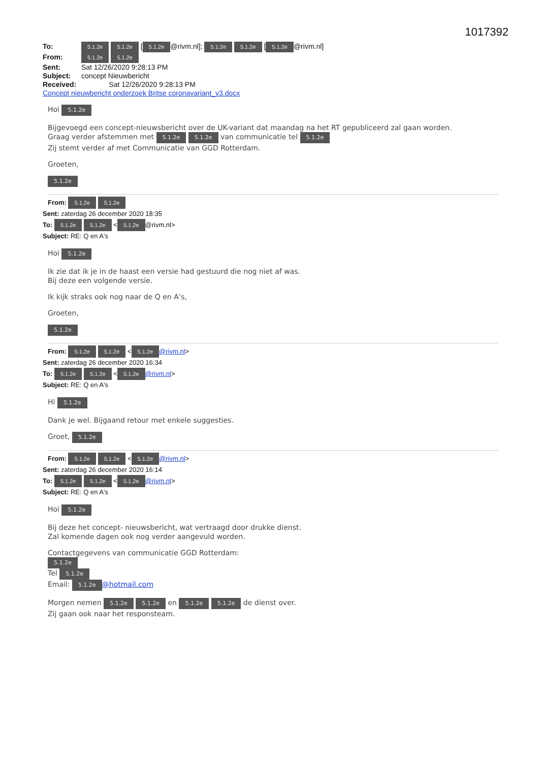1017392
To: 5.1.2e 5.1.2e [5.1.2e @rivm.nl]; 5.1.2e 5.1.2e [5.1.2e @rivm.nl]
From: 5.1.2e 5.1.2e
Sent: Sat 12/26/2020 9:28:13 PM
Subject: concept Nieuwbericht
Received: Sat 12/26/2020 9:28:13 PM
Concept nieuwbericht onderzoek Britse coronavariant_v3.docx
Hoi 5.1.2e
Bijgevoegd een concept-nieuwsbericht over de UK-variant dat maandag na het RT gepubliceerd zal gaan worden.
Graag verder afstemmen met 5.1.2e 5.1.2e van communicatie tel 5.1.2e
Zij stemt verder af met Communicatie van GGD Rotterdam.
Groeten,
5.1.2e
From: 5.1.2e 5.1.2e
Sent: zaterdag 26 december 2020 18:35
To: 5.1.2e 5.1.2e < 5.1.2e @rivm.nl>
Subject: RE: Q en A's
Hoi 5.1.2e
Ik zie dat ik je in de haast een versie had gestuurd die nog niet af was.
Bij deze een volgende versie.
Ik kijk straks ook nog naar de Q en A’s,
Groeten,
5.1.2e
From: 5.1.2e 5.1.2e < 5.1.2e @rivm.nl>
Sent: zaterdag 26 december 2020 16:34
To: 5.1.2e 5.1.2e < 5.1.2e @rivm.nl>
Subject: RE: Q en A's
Hi 5.1.2e
Dank je wel. Bijgaand retour met enkele suggesties.
Groet, 5.1.2e
From: 5.1.2e 5.1.2e < 5.1.2e @rivm.nl>
Sent: zaterdag 26 december 2020 16:14
To: 5.1.2e 5.1.2e < 5.1.2e @rivm.nl>
Subject: RE: Q en A's
Hoi 5.1.2e
Bij deze het concept- nieuwsbericht, wat vertraagd door drukke dienst.
Zal komende dagen ook nog verder aangevuld worden.
Contactgegevens van communicatie GGD Rotterdam:
5.1.2e
Tel 5.1.2e
Email: 5.1.2e @hotmail.com
Morgen nemen 5.1.2e 5.1.2e en 5.1.2e 5.1.2e de dienst over.
Zij gaan ook naar het responsteam.